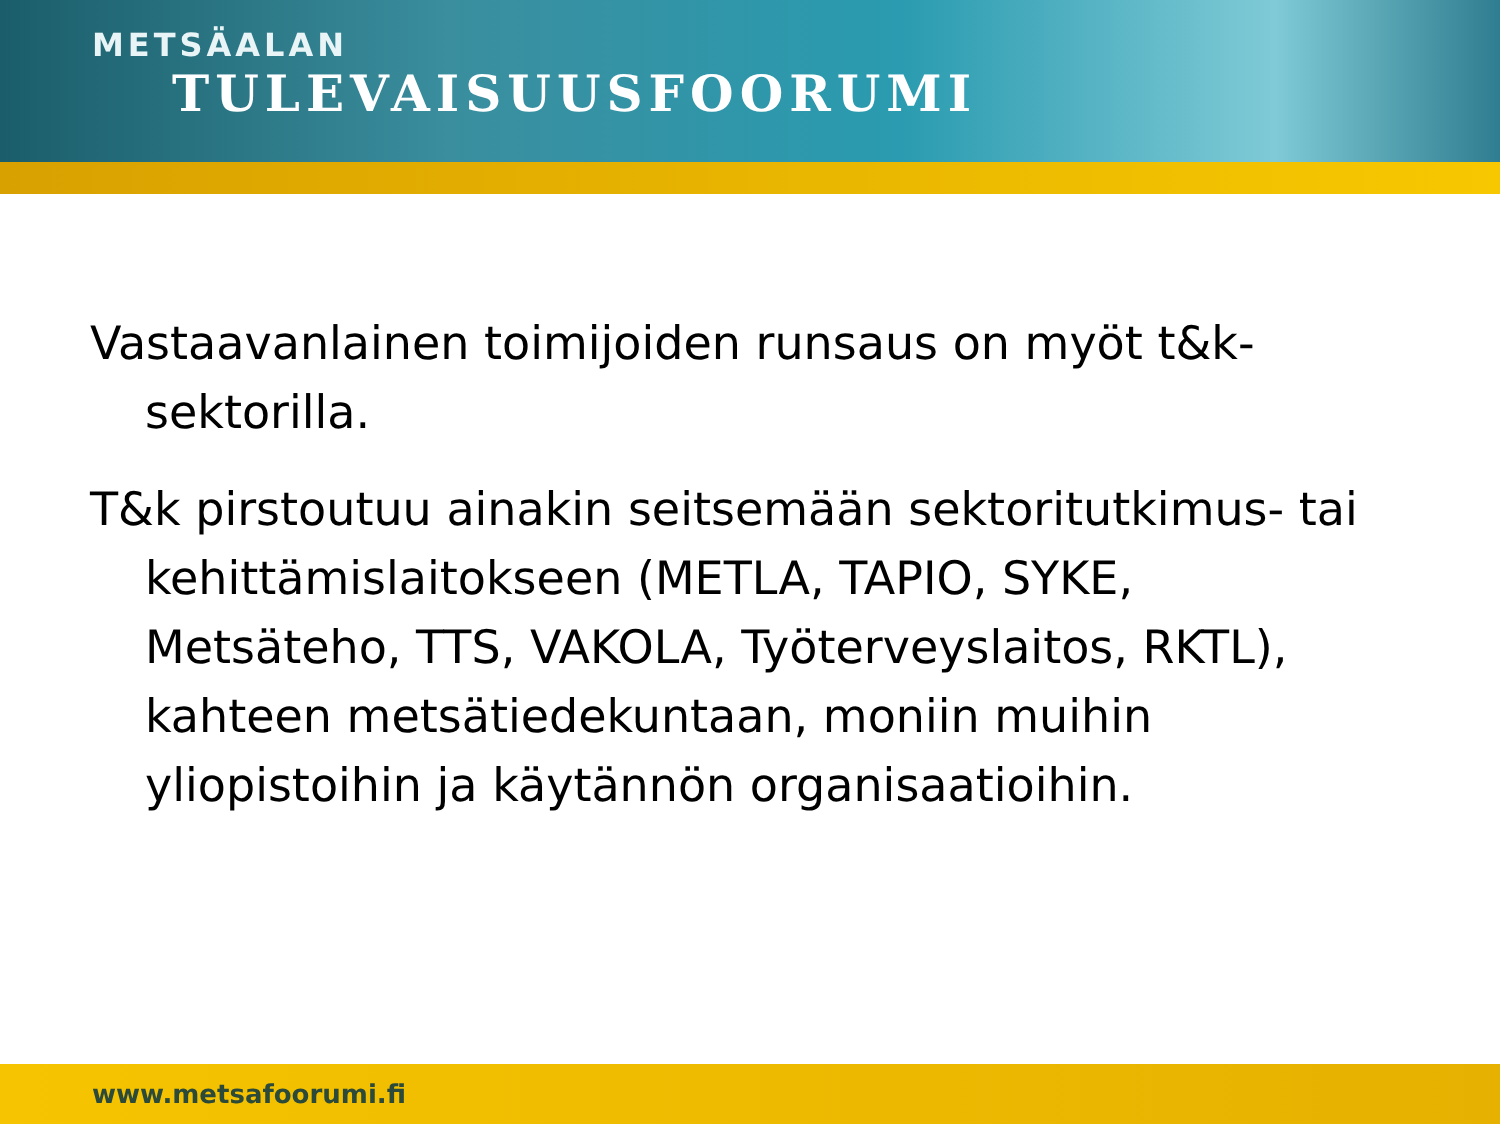METSÄALAN
TULEVAISUUSFOORUMI
Vastaavanlainen toimijoiden runsaus on myöt t&k-sektorilla.
T&k pirstoutuu ainakin seitsemään sektoritutkimus- tai kehittämislaitokseen (METLA, TAPIO, SYKE, Metsäteho, TTS, VAKOLA, Työterveyslaitos, RKTL), kahteen metsätiedekuntaan, moniin muihin yliopistoihin ja käytännön organisaatioihin.
www.metsafoorumi.fi